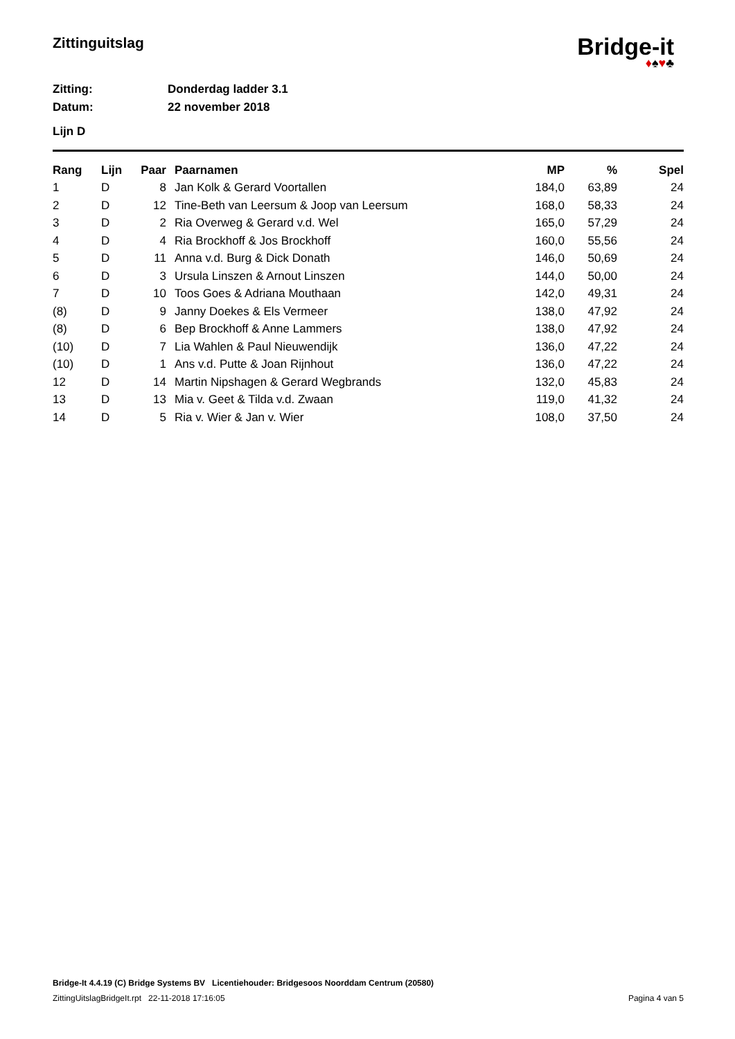Zittinguitslag
Bridge-it
♦♠♥♣
Zitting: Donderdag ladder 3.1
Datum: 22 november 2018
Lijn D
| Rang | Lijn | Paar | Paarnamen | MP | % | Spel |
| --- | --- | --- | --- | --- | --- | --- |
| 1 | D | 8 | Jan Kolk & Gerard Voortallen | 184,0 | 63,89 | 24 |
| 2 | D | 12 | Tine-Beth van Leersum & Joop van Leersum | 168,0 | 58,33 | 24 |
| 3 | D | 2 | Ria Overweg & Gerard v.d. Wel | 165,0 | 57,29 | 24 |
| 4 | D | 4 | Ria Brockhoff & Jos Brockhoff | 160,0 | 55,56 | 24 |
| 5 | D | 11 | Anna v.d. Burg & Dick Donath | 146,0 | 50,69 | 24 |
| 6 | D | 3 | Ursula Linszen & Arnout Linszen | 144,0 | 50,00 | 24 |
| 7 | D | 10 | Toos Goes & Adriana Mouthaan | 142,0 | 49,31 | 24 |
| (8) | D | 9 | Janny Doekes & Els Vermeer | 138,0 | 47,92 | 24 |
| (8) | D | 6 | Bep Brockhoff & Anne Lammers | 138,0 | 47,92 | 24 |
| (10) | D | 7 | Lia Wahlen & Paul Nieuwendijk | 136,0 | 47,22 | 24 |
| (10) | D | 1 | Ans v.d. Putte & Joan Rijnhout | 136,0 | 47,22 | 24 |
| 12 | D | 14 | Martin Nipshagen & Gerard Wegbrands | 132,0 | 45,83 | 24 |
| 13 | D | 13 | Mia v. Geet & Tilda v.d. Zwaan | 119,0 | 41,32 | 24 |
| 14 | D | 5 | Ria v. Wier & Jan v. Wier | 108,0 | 37,50 | 24 |
Bridge-It 4.4.19 (C) Bridge Systems BV Licentiehouder: Bridgesoos Noorddam Centrum (20580)
ZittingUitslagBridgeIt.rpt 22-11-2018 17:16:05 Pagina 4 van 5